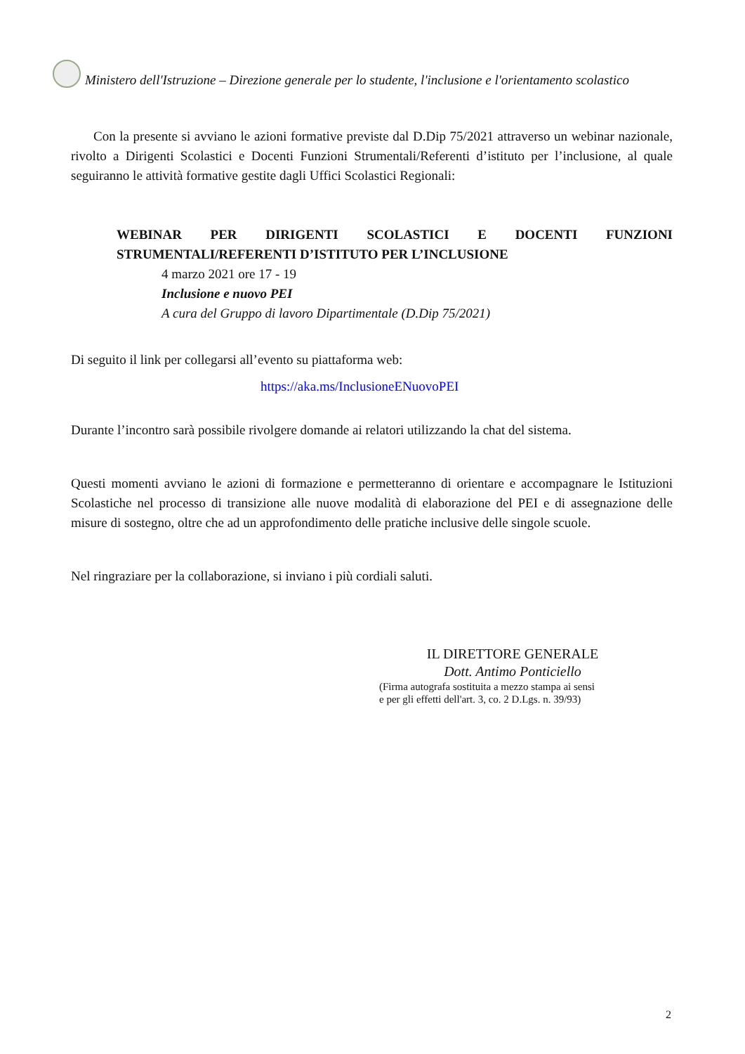Ministero dell'Istruzione – Direzione generale per lo studente, l'inclusione e l'orientamento scolastico
Con la presente si avviano le azioni formative previste dal D.Dip 75/2021 attraverso un webinar nazionale, rivolto a Dirigenti Scolastici e Docenti Funzioni Strumentali/Referenti d’istituto per l’inclusione, al quale seguiranno le attività formative gestite dagli Uffici Scolastici Regionali:
WEBINAR PER DIRIGENTI SCOLASTICI E DOCENTI FUNZIONI STRUMENTALI/REFERENTI D’ISTITUTO PER L’INCLUSIONE
4 marzo 2021 ore 17 - 19
Inclusione e nuovo PEI
A cura del Gruppo di lavoro Dipartimentale (D.Dip 75/2021)
Di seguito il link per collegarsi all’evento su piattaforma web:
https://aka.ms/InclusioneENuovoPEI
Durante l’incontro sarà possibile rivolgere domande ai relatori utilizzando la chat del sistema.
Questi momenti avviano le azioni di formazione e permetteranno di orientare e accompagnare le Istituzioni Scolastiche nel processo di transizione alle nuove modalità di elaborazione del PEI e di assegnazione delle misure di sostegno, oltre che ad un approfondimento delle pratiche inclusive delle singole scuole.
Nel ringraziare per la collaborazione, si inviano i più cordiali saluti.
IL DIRETTORE GENERALE
Dott. Antimo Ponticiello
(Firma autografa sostituita a mezzo stampa ai sensi
e per gli effetti dell'art. 3, co. 2 D.Lgs. n. 39/93)
2